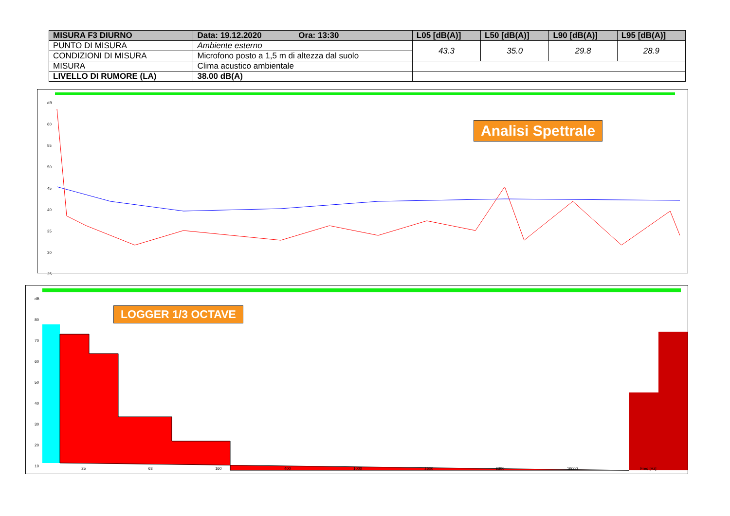| MISURA F3 DIURNO | Data: 19.12.2020 Ora: 13:30 | L05 [dB(A)] | L50 [dB(A)] | L90 [dB(A)] | L95 [dB(A)] |
| --- | --- | --- | --- | --- | --- |
| PUNTO DI MISURA | Ambiente esterno | 43.3 | 35.0 | 29.8 | 28.9 |
| CONDIZIONI DI MISURA | Microfono posto a 1,5 m di altezza dal suolo | | | | |
| MISURA | Clima acustico ambientale | | | | |
| LIVELLO DI RUMORE (LA) | 38.00 dB(A) | | | | |
dB
60
55
50
45
40
35
30
25
Analisi Spettrale
dB
80
70
60
50
40
30
20
10
LOGGER 1/3 OCTAVE
25 63 160 400 1000 2500 6300 16000 Freq [Hz]